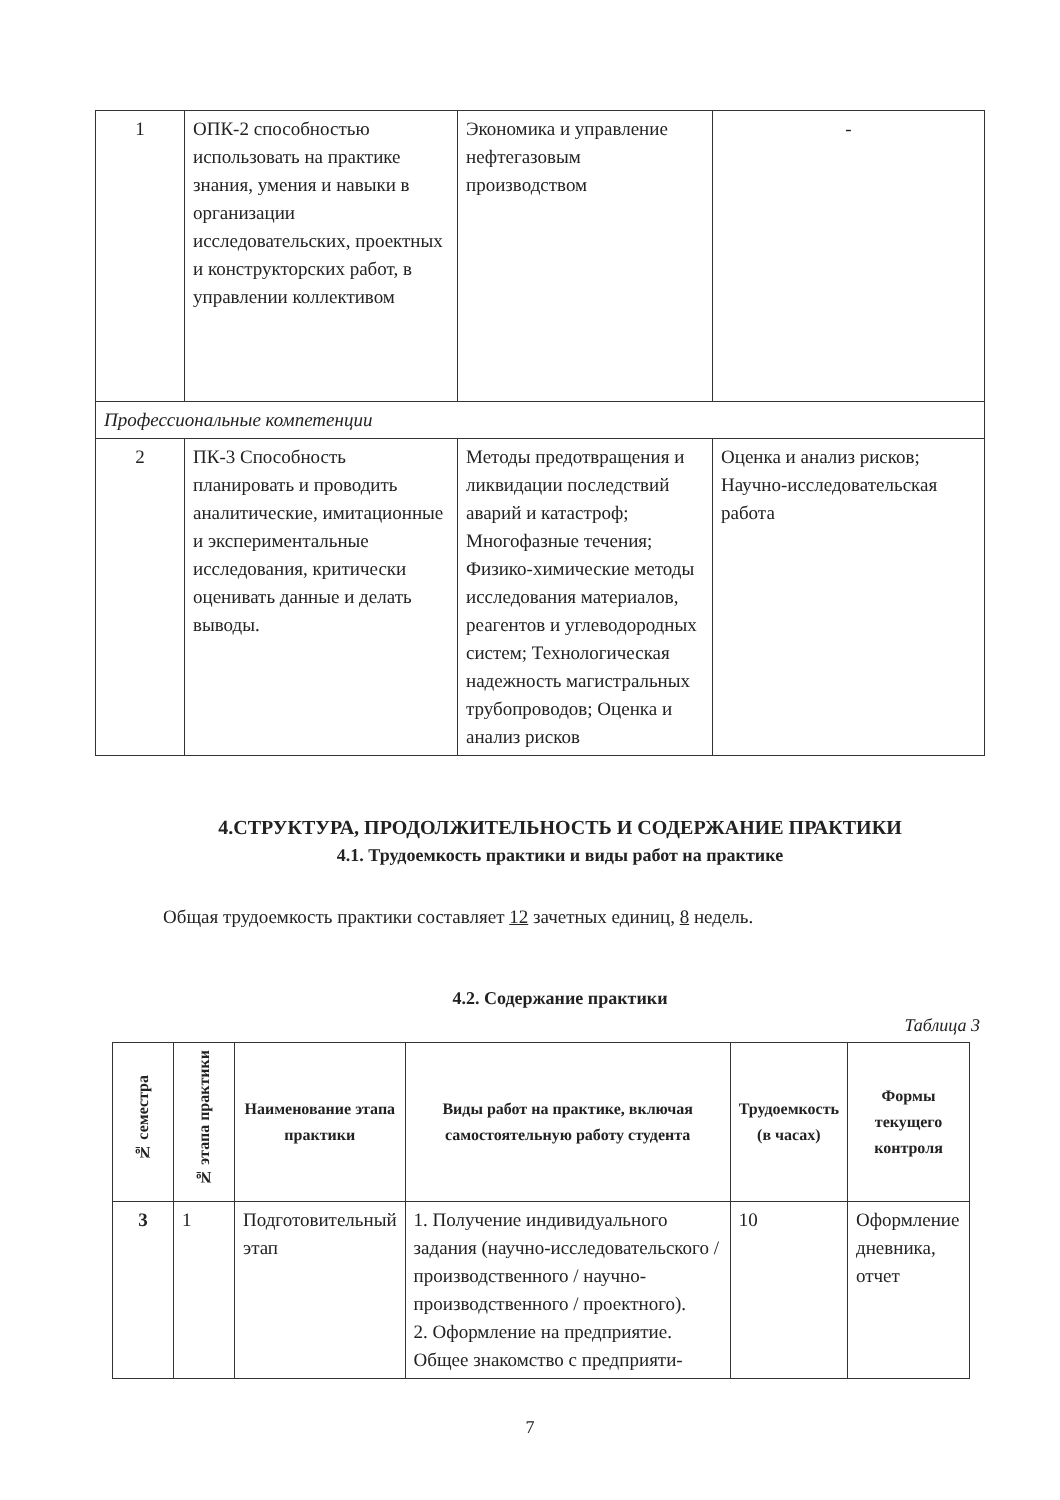| 1 | ОПК-2 способностью использовать на практике знания, умения и навыки в организации исследовательских, проектных и конструкторских работ, в управлении коллективом | Экономика и управление нефтегазовым производством | - |
| Профессиональные компетенции | | | |
| 2 | ПК-3 Способность планировать и проводить аналитические, имитационные и экспериментальные исследования, критически оценивать данные и делать выводы. | Методы предотвращения и ликвидации последствий аварий и катастроф; Многофазные течения; Физико-химические методы исследования материалов, реагентов и углеводородных систем; Технологическая надежность магистральных трубопроводов; Оценка и анализ рисков | Оценка и анализ рисков; Научно-исследовательская работа |
4.СТРУКТУРА, ПРОДОЛЖИТЕЛЬНОСТЬ И СОДЕРЖАНИЕ ПРАКТИКИ
4.1. Трудоемкость практики и виды работ на практике
Общая трудоемкость практики составляет 12 зачетных единиц, 8 недель.
4.2. Содержание практики
Таблица 3
| № семестра | № этапа практики | Наименование этапа практики | Виды работ на практике, включая самостоятельную работу студента | Трудоемкость (в часах) | Формы текущего контроля |
| --- | --- | --- | --- | --- | --- |
| 3 | 1 | Подготовительный этап | 1. Получение индивидуального задания (научно-исследовательского / производственного / научно-производственного / проектного). 2. Оформление на предприятие. Общее знакомство с предприяти- | 10 | Оформление дневника, отчет |
7